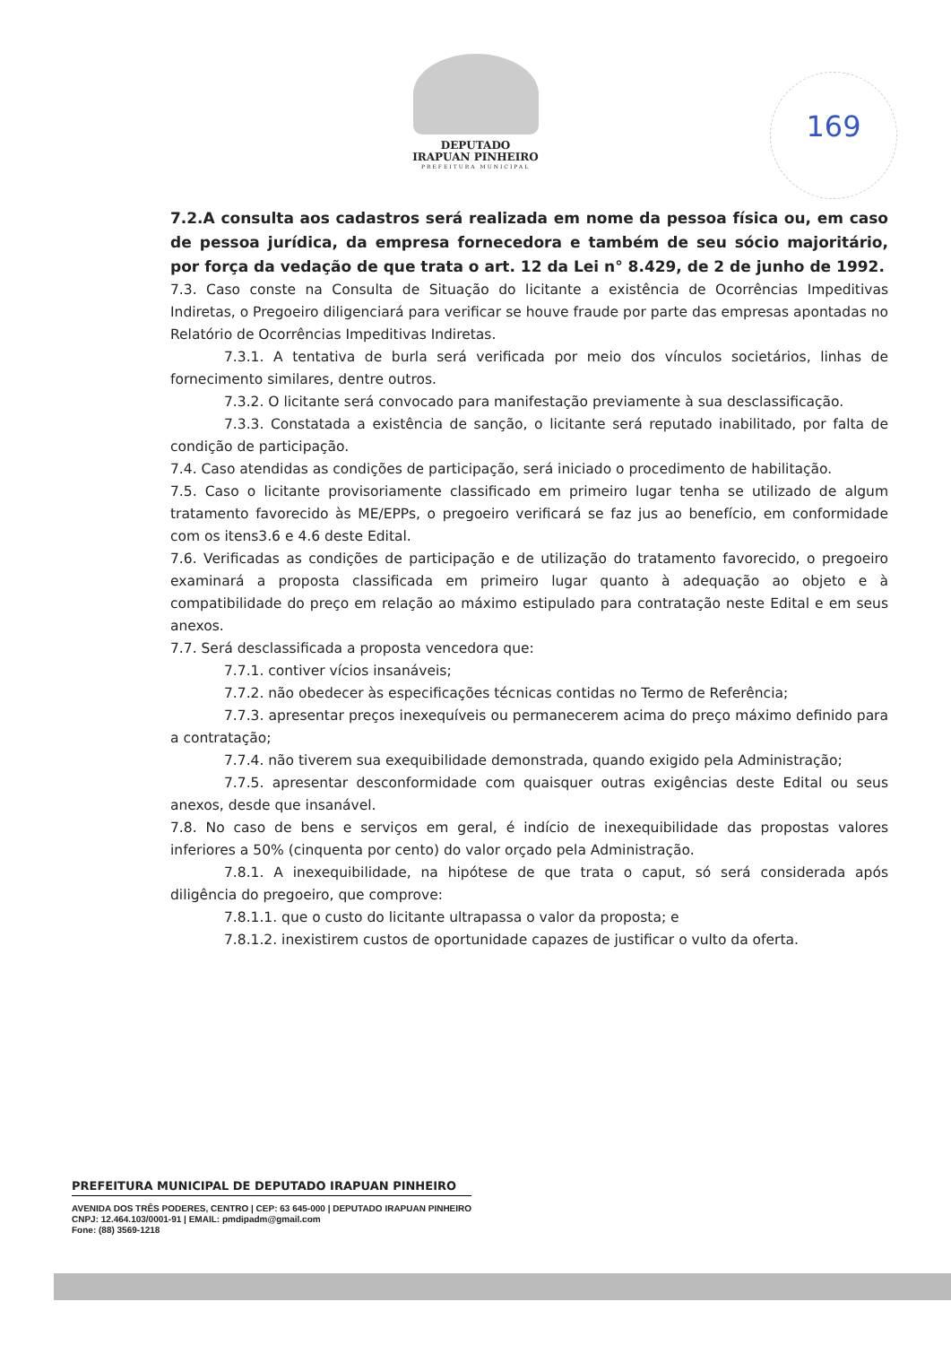DEPUTADO
IRAPUAN PINHEIRO
PREFEITURA MUNICIPAL
169
7.2.A consulta aos cadastros será realizada em nome da pessoa física ou, em caso de pessoa jurídica, da empresa fornecedora e também de seu sócio majoritário, por força da vedação de que trata o art. 12 da Lei n° 8.429, de 2 de junho de 1992.
7.3. Caso conste na Consulta de Situação do licitante a existência de Ocorrências Impeditivas Indiretas, o Pregoeiro diligenciará para verificar se houve fraude por parte das empresas apontadas no Relatório de Ocorrências Impeditivas Indiretas.
7.3.1. A tentativa de burla será verificada por meio dos vínculos societários, linhas de fornecimento similares, dentre outros.
7.3.2. O licitante será convocado para manifestação previamente à sua desclassificação.
7.3.3. Constatada a existência de sanção, o licitante será reputado inabilitado, por falta de condição de participação.
7.4. Caso atendidas as condições de participação, será iniciado o procedimento de habilitação.
7.5. Caso o licitante provisoriamente classificado em primeiro lugar tenha se utilizado de algum tratamento favorecido às ME/EPPs, o pregoeiro verificará se faz jus ao benefício, em conformidade com os itens3.6 e 4.6 deste Edital.
7.6. Verificadas as condições de participação e de utilização do tratamento favorecido, o pregoeiro examinará a proposta classificada em primeiro lugar quanto à adequação ao objeto e à compatibilidade do preço em relação ao máximo estipulado para contratação neste Edital e em seus anexos.
7.7. Será desclassificada a proposta vencedora que:
7.7.1. contiver vícios insanáveis;
7.7.2. não obedecer às especificações técnicas contidas no Termo de Referência;
7.7.3. apresentar preços inexequíveis ou permanecerem acima do preço máximo definido para a contratação;
7.7.4. não tiverem sua exequibilidade demonstrada, quando exigido pela Administração;
7.7.5. apresentar desconformidade com quaisquer outras exigências deste Edital ou seus anexos, desde que insanável.
7.8. No caso de bens e serviços em geral, é indício de inexequibilidade das propostas valores inferiores a 50% (cinquenta por cento) do valor orçado pela Administração.
7.8.1. A inexequibilidade, na hipótese de que trata o caput, só será considerada após diligência do pregoeiro, que comprove:
7.8.1.1. que o custo do licitante ultrapassa o valor da proposta; e
7.8.1.2. inexistirem custos de oportunidade capazes de justificar o vulto da oferta.
PREFEITURA MUNICIPAL DE DEPUTADO IRAPUAN PINHEIRO
AVENIDA DOS TRÊS PODERES, CENTRO | CEP: 63 645-000 | DEPUTADO IRAPUAN PINHEIRO
CNPJ: 12.464.103/0001-91 | EMAIL: pmdipadm@gmail.com
Fone: (88) 3569-1218